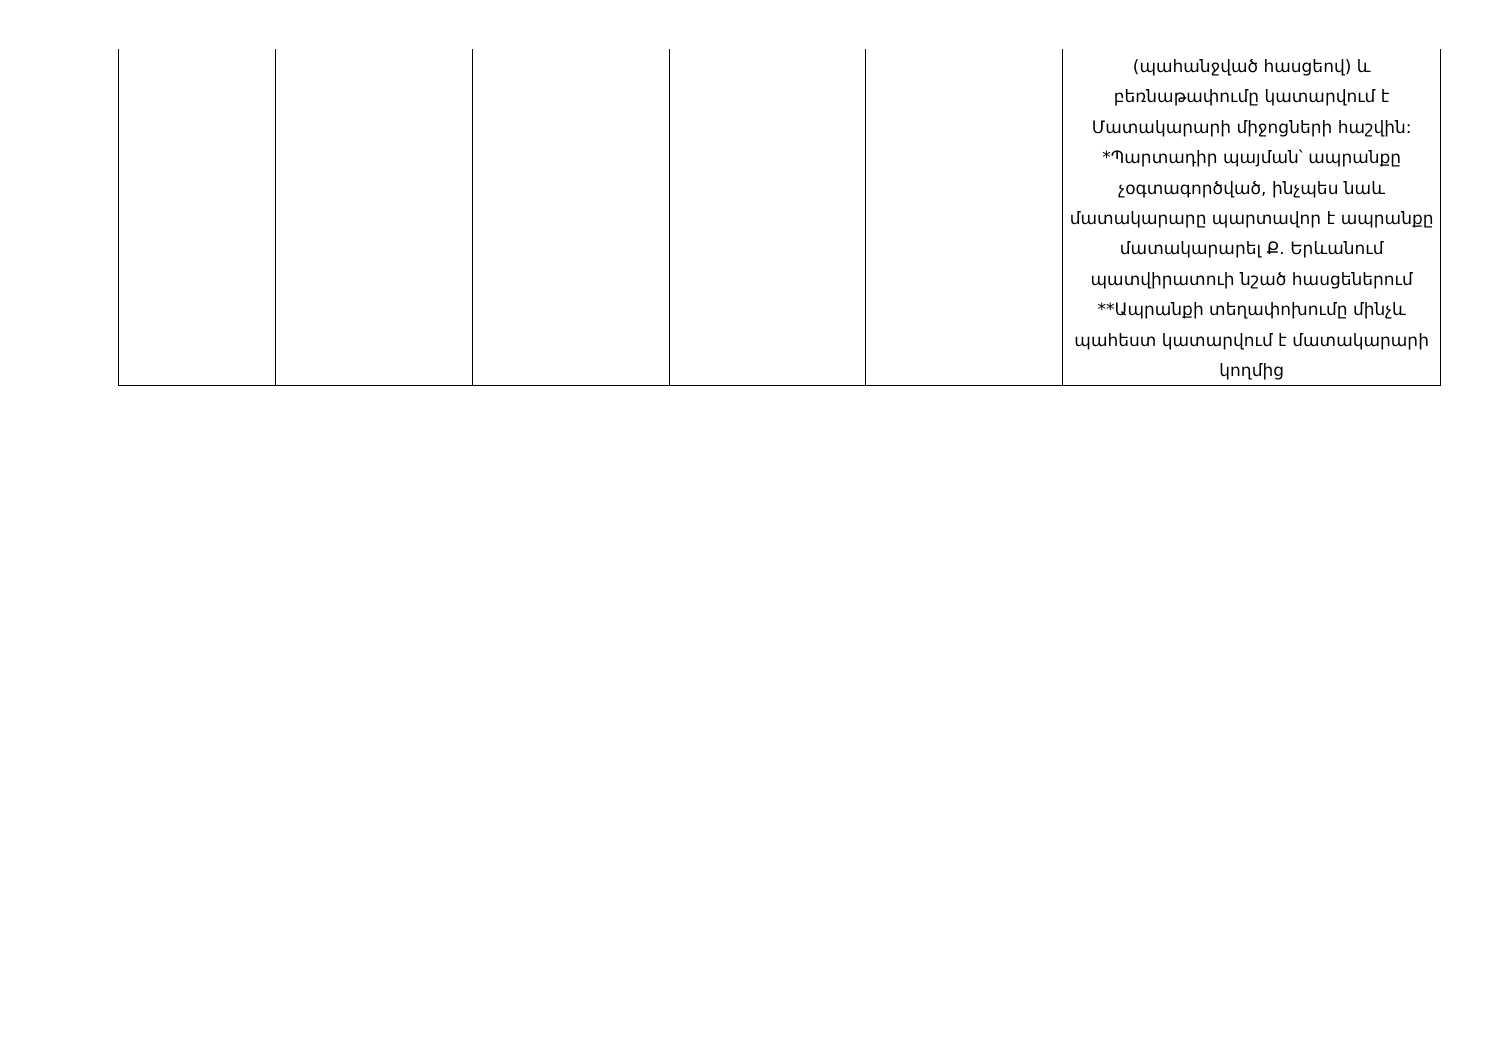| | | | | | (պահանջված հասցեով) և բեռնաթափումը կատարվում է Մատակարարի միջոցների հաշվին: *Պարտադիր պայման՝ ապրանքը չօգտագործված, ինչպես նաև մատակարարը պարտավոր է ապրանքը մատակարարել Ք. Երևանում պատվիրատուի նշած հասցեներում **Ապրանքի տեղափոխումը մինչև պահեստ կատարվում է մատակարարի կողմից |